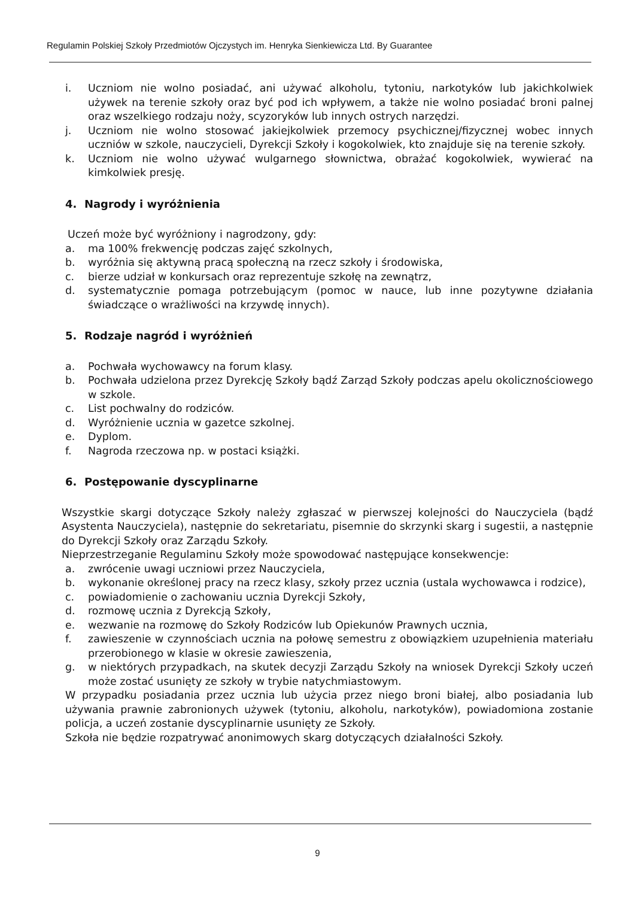Regulamin Polskiej Szkoły Przedmiotów Ojczystych im. Henryka Sienkiewicza Ltd. By Guarantee
i. Uczniom nie wolno posiadać, ani używać alkoholu, tytoniu, narkotyków lub jakichkolwiek używek na terenie szkoły oraz być pod ich wpływem, a także nie wolno posiadać broni palnej oraz wszelkiego rodzaju noży, scyzoryków lub innych ostrych narzędzi.
j. Uczniom nie wolno stosować jakiejkolwiek przemocy psychicznej/fizycznej wobec innych uczniów w szkole, nauczycieli, Dyrekcji Szkoły i kogokolwiek, kto znajduje się na terenie szkoły.
k. Uczniom nie wolno używać wulgarnego słownictwa, obrażać kogokolwiek, wywierać na kimkolwiek presję.
4. Nagrody i wyróżnienia
Uczeń może być wyróżniony i nagrodzony, gdy:
a. ma 100% frekwencję podczas zajęć szkolnych,
b. wyróżnia się aktywną pracą społeczną na rzecz szkoły i środowiska,
c. bierze udział w konkursach oraz reprezentuje szkołę na zewnątrz,
d. systematycznie pomaga potrzebującym (pomoc w nauce, lub inne pozytywne działania świadczące o wrażliwości na krzywdę innych).
5. Rodzaje nagród i wyróżnień
a. Pochwała wychowawcy na forum klasy.
b. Pochwała udzielona przez Dyrekcję Szkoły bądź Zarząd Szkoły podczas apelu okolicznościowego w szkole.
c. List pochwalny do rodziców.
d. Wyróżnienie ucznia w gazetce szkolnej.
e. Dyplom.
f. Nagroda rzeczowa np. w postaci książki.
6. Postępowanie dyscyplinarne
Wszystkie skargi dotyczące Szkoły należy zgłaszać w pierwszej kolejności do Nauczyciela (bądź Asystenta Nauczyciela), następnie do sekretariatu, pisemnie do skrzynki skarg i sugestii, a następnie do Dyrekcji Szkoły oraz Zarządu Szkoły.
Nieprzestrzeganie Regulaminu Szkoły może spowodować następujące konsekwencje:
a. zwrócenie uwagi uczniowi przez Nauczyciela,
b. wykonanie określonej pracy na rzecz klasy, szkoły przez ucznia (ustala wychowawca i rodzice),
c. powiadomienie o zachowaniu ucznia Dyrekcji Szkoły,
d. rozmowę ucznia z Dyrekcją Szkoły,
e. wezwanie na rozmowę do Szkoły Rodziców lub Opiekunów Prawnych ucznia,
f. zawieszenie w czynnościach ucznia na połowę semestru z obowiązkiem uzupełnienia materiału przerobionego w klasie w okresie zawieszenia,
g. w niektórych przypadkach, na skutek decyzji Zarządu Szkoły na wniosek Dyrekcji Szkoły uczeń może zostać usunięty ze szkoły w trybie natychmiastowym.
W przypadku posiadania przez ucznia lub użycia przez niego broni białej, albo posiadania lub używania prawnie zabronionych używek (tytoniu, alkoholu, narkotyków), powiadomiona zostanie policja, a uczeń zostanie dyscyplinarnie usunięty ze Szkoły.
Szkoła nie będzie rozpatrywać anonimowych skarg dotyczących działalności Szkoły.
9